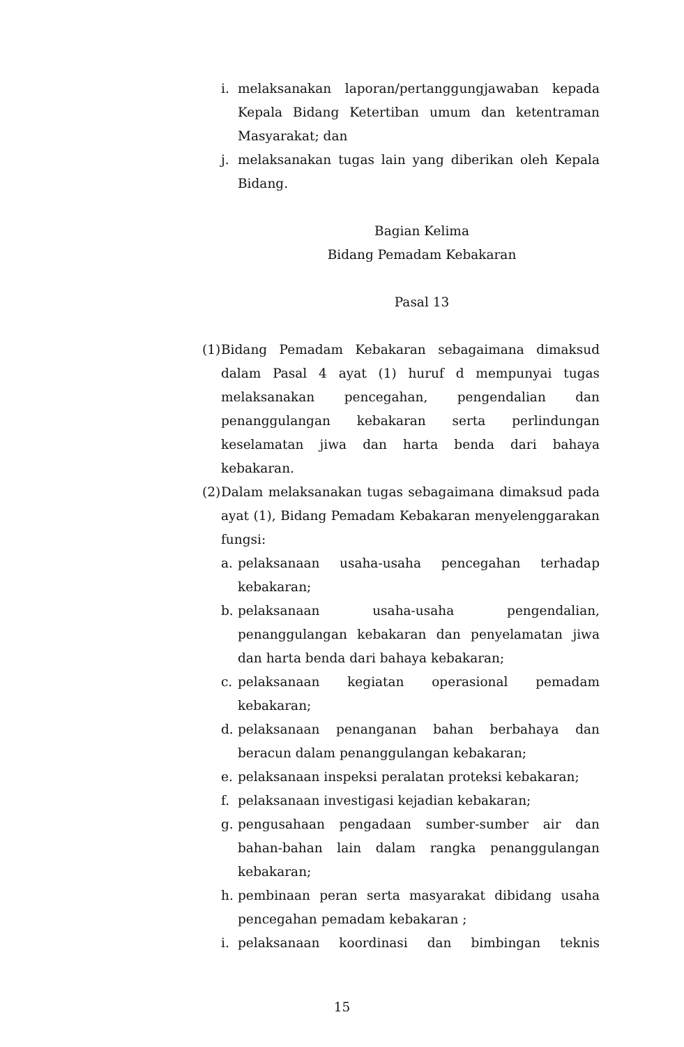i. melaksanakan laporan/pertanggungjawaban kepada Kepala Bidang Ketertiban umum dan ketentraman Masyarakat; dan
j. melaksanakan tugas lain yang diberikan oleh Kepala Bidang.
Bagian Kelima
Bidang Pemadam Kebakaran
Pasal 13
(1) Bidang Pemadam Kebakaran sebagaimana dimaksud dalam Pasal 4 ayat (1) huruf d mempunyai tugas melaksanakan pencegahan, pengendalian dan penanggulangan kebakaran serta perlindungan keselamatan jiwa dan harta benda dari bahaya kebakaran.
(2) Dalam melaksanakan tugas sebagaimana dimaksud pada ayat (1), Bidang Pemadam Kebakaran menyelenggarakan fungsi:
a. pelaksanaan usaha-usaha pencegahan terhadap kebakaran;
b. pelaksanaan usaha-usaha pengendalian, penanggulangan kebakaran dan penyelamatan jiwa dan harta benda dari bahaya kebakaran;
c. pelaksanaan kegiatan operasional pemadam kebakaran;
d. pelaksanaan penanganan bahan berbahaya dan beracun dalam penanggulangan kebakaran;
e. pelaksanaan inspeksi peralatan proteksi kebakaran;
f. pelaksanaan investigasi kejadian kebakaran;
g. pengusahaan pengadaan sumber-sumber air dan bahan-bahan lain dalam rangka penanggulangan kebakaran;
h. pembinaan peran serta masyarakat dibidang usaha pencegahan pemadam kebakaran ;
i. pelaksanaan koordinasi dan bimbingan teknis
15